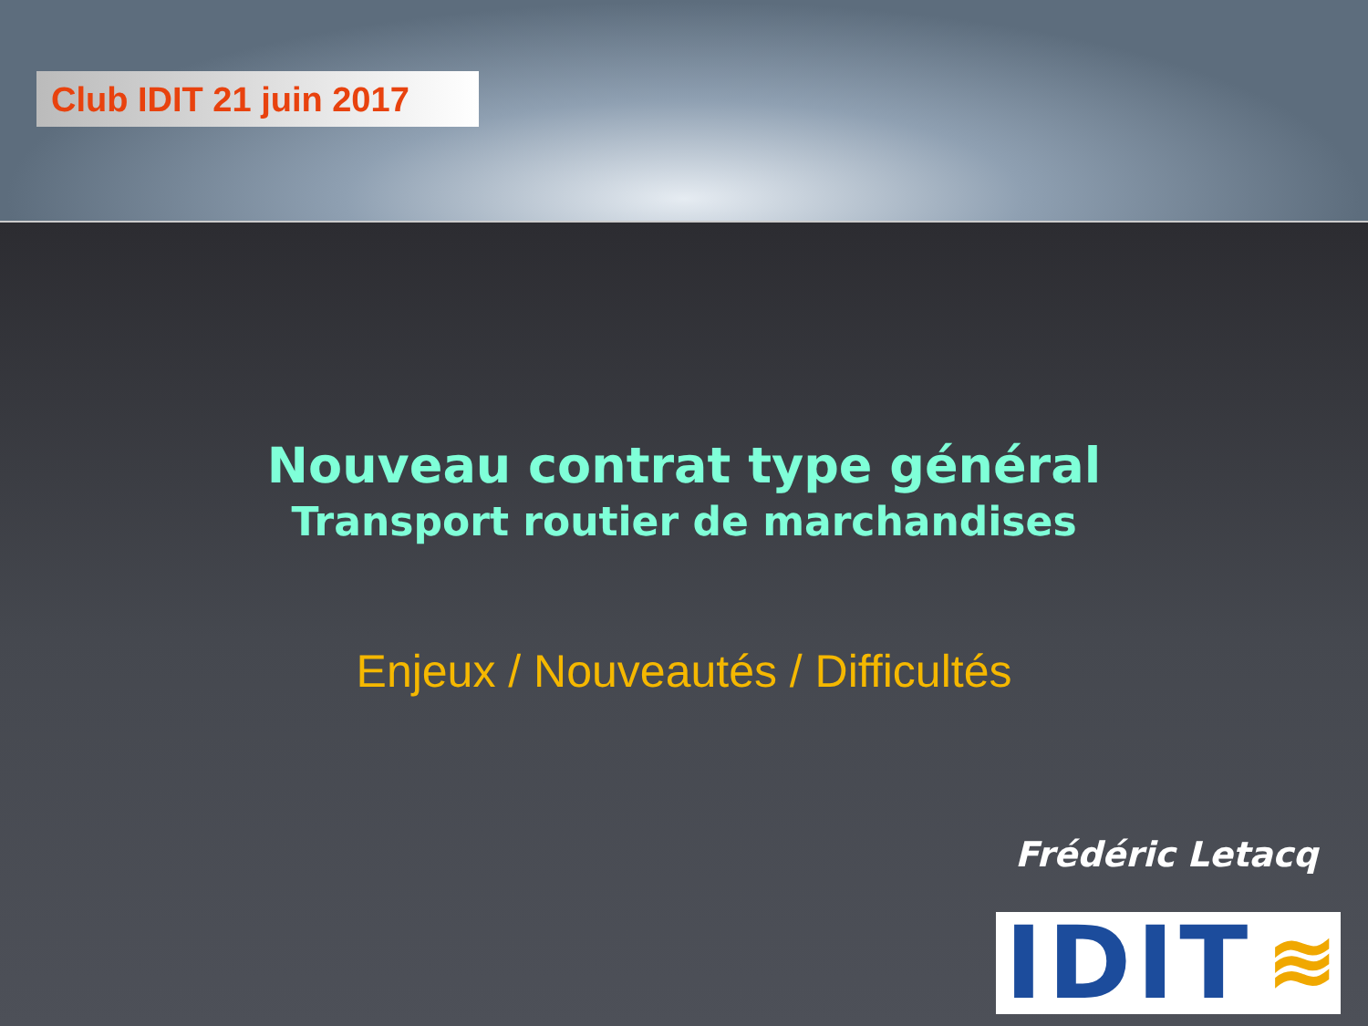Club IDIT 21 juin 2017
Nouveau contrat type général
Transport routier de marchandises
Enjeux / Nouveautés / Difficultés
Frédéric Letacq
IDIT ≋